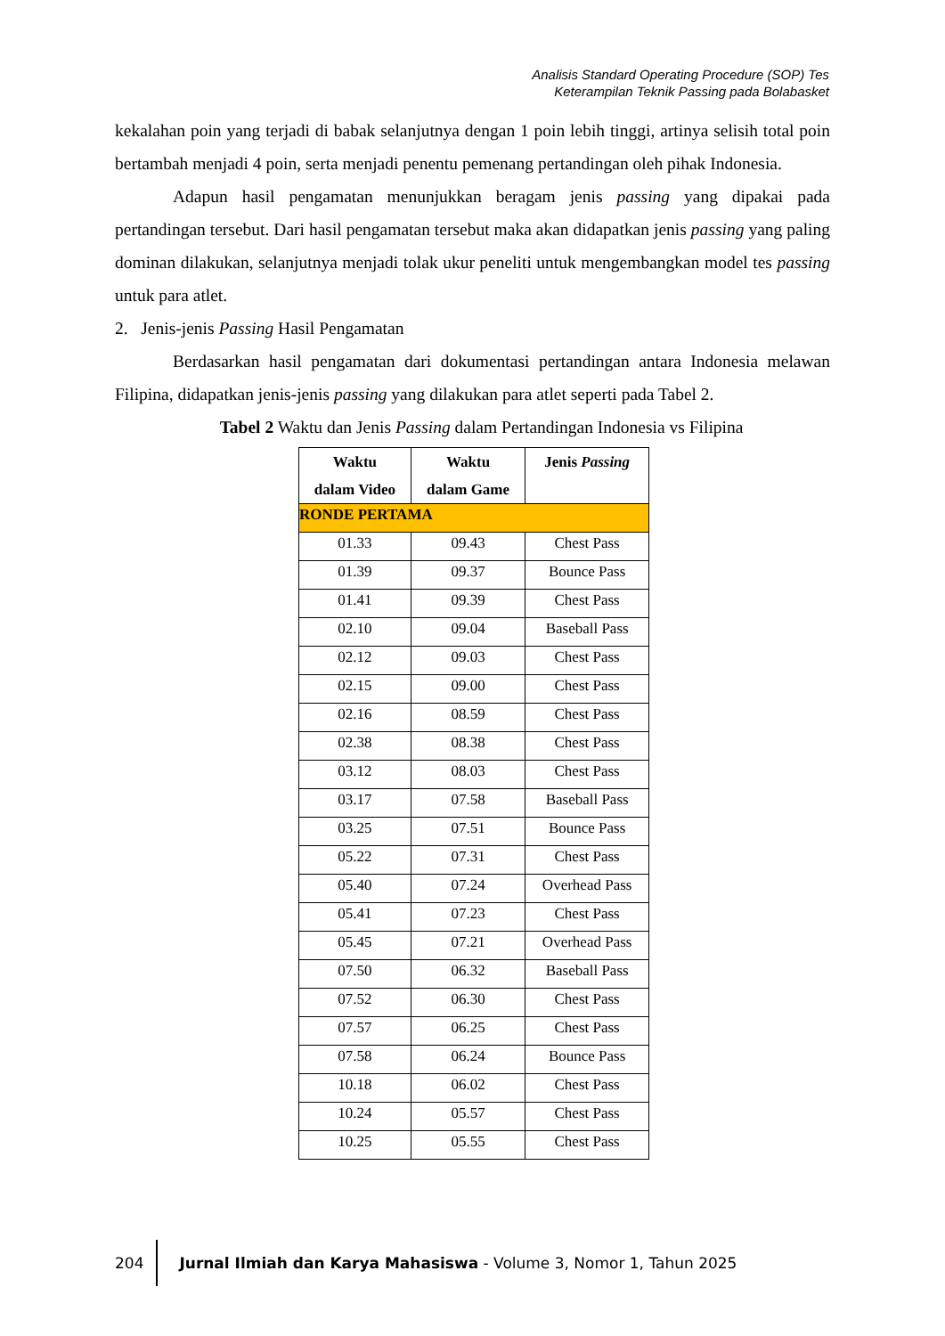Analisis Standard Operating Procedure (SOP) Tes
Keterampilan Teknik Passing pada Bolabasket
kekalahan poin yang terjadi di babak selanjutnya dengan 1 poin lebih tinggi, artinya selisih total poin bertambah menjadi 4 poin, serta menjadi penentu pemenang pertandingan oleh pihak Indonesia.
Adapun hasil pengamatan menunjukkan beragam jenis passing yang dipakai pada pertandingan tersebut. Dari hasil pengamatan tersebut maka akan didapatkan jenis passing yang paling dominan dilakukan, selanjutnya menjadi tolak ukur peneliti untuk mengembangkan model tes passing untuk para atlet.
2. Jenis-jenis Passing Hasil Pengamatan
Berdasarkan hasil pengamatan dari dokumentasi pertandingan antara Indonesia melawan Filipina, didapatkan jenis-jenis passing yang dilakukan para atlet seperti pada Tabel 2.
Tabel 2 Waktu dan Jenis Passing dalam Pertandingan Indonesia vs Filipina
| Waktu dalam Video | Waktu dalam Game | Jenis Passing |
| --- | --- | --- |
| RONDE PERTAMA | | |
| 01.33 | 09.43 | Chest Pass |
| 01.39 | 09.37 | Bounce Pass |
| 01.41 | 09.39 | Chest Pass |
| 02.10 | 09.04 | Baseball Pass |
| 02.12 | 09.03 | Chest Pass |
| 02.15 | 09.00 | Chest Pass |
| 02.16 | 08.59 | Chest Pass |
| 02.38 | 08.38 | Chest Pass |
| 03.12 | 08.03 | Chest Pass |
| 03.17 | 07.58 | Baseball Pass |
| 03.25 | 07.51 | Bounce Pass |
| 05.22 | 07.31 | Chest Pass |
| 05.40 | 07.24 | Overhead Pass |
| 05.41 | 07.23 | Chest Pass |
| 05.45 | 07.21 | Overhead Pass |
| 07.50 | 06.32 | Baseball Pass |
| 07.52 | 06.30 | Chest Pass |
| 07.57 | 06.25 | Chest Pass |
| 07.58 | 06.24 | Bounce Pass |
| 10.18 | 06.02 | Chest Pass |
| 10.24 | 05.57 | Chest Pass |
| 10.25 | 05.55 | Chest Pass |
204 Jurnal Ilmiah dan Karya Mahasiswa - Volume 3, Nomor 1, Tahun 2025